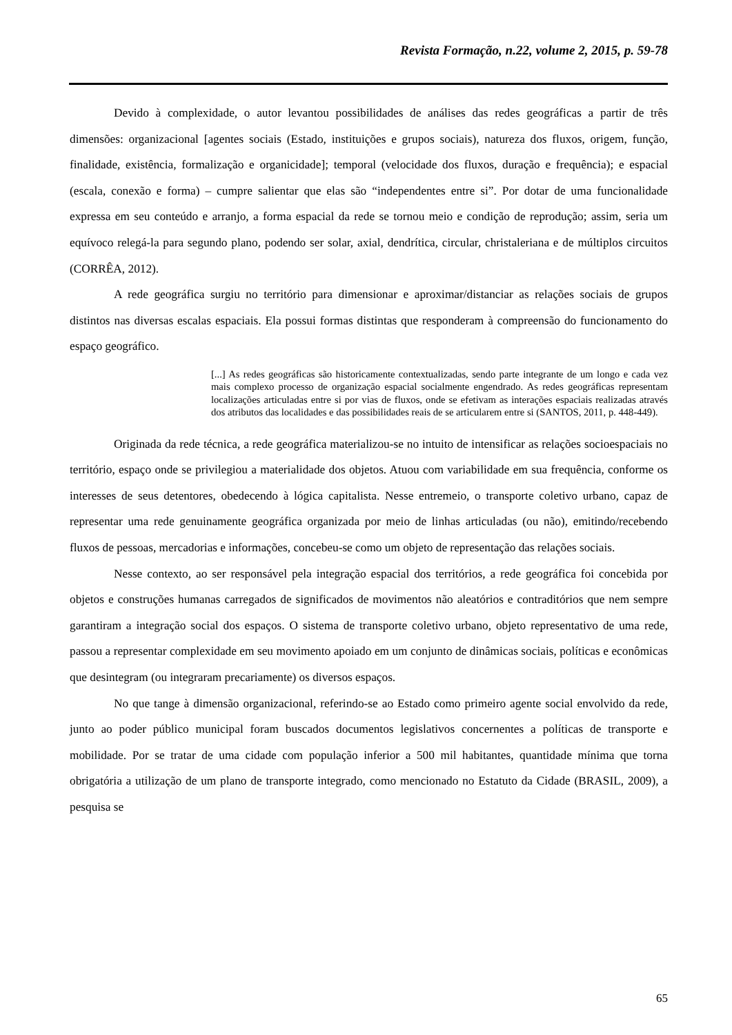Revista Formação, n.22, volume 2, 2015, p. 59-78
Devido à complexidade, o autor levantou possibilidades de análises das redes geográficas a partir de três dimensões: organizacional [agentes sociais (Estado, instituições e grupos sociais), natureza dos fluxos, origem, função, finalidade, existência, formalização e organicidade]; temporal (velocidade dos fluxos, duração e frequência); e espacial (escala, conexão e forma) – cumpre salientar que elas são “independentes entre si”. Por dotar de uma funcionalidade expressa em seu conteúdo e arranjo, a forma espacial da rede se tornou meio e condição de reprodução; assim, seria um equívoco relegá-la para segundo plano, podendo ser solar, axial, dendrítica, circular, christaleriana e de múltiplos circuitos (CORRÊA, 2012).
A rede geográfica surgiu no território para dimensionar e aproximar/distanciar as relações sociais de grupos distintos nas diversas escalas espaciais. Ela possui formas distintas que responderam à compreensão do funcionamento do espaço geográfico.
[...] As redes geográficas são historicamente contextualizadas, sendo parte integrante de um longo e cada vez mais complexo processo de organização espacial socialmente engendrado. As redes geográficas representam localizações articuladas entre si por vias de fluxos, onde se efetivam as interações espaciais realizadas através dos atributos das localidades e das possibilidades reais de se articularem entre si (SANTOS, 2011, p. 448-449).
Originada da rede técnica, a rede geográfica materializou-se no intuito de intensificar as relações socioespaciais no território, espaço onde se privilegiou a materialidade dos objetos. Atuou com variabilidade em sua frequência, conforme os interesses de seus detentores, obedecendo à lógica capitalista. Nesse entremeio, o transporte coletivo urbano, capaz de representar uma rede genuinamente geográfica organizada por meio de linhas articuladas (ou não), emitindo/recebendo fluxos de pessoas, mercadorias e informações, concebeu-se como um objeto de representação das relações sociais.
Nesse contexto, ao ser responsável pela integração espacial dos territórios, a rede geográfica foi concebida por objetos e construções humanas carregados de significados de movimentos não aleatórios e contraditórios que nem sempre garantiram a integração social dos espaços. O sistema de transporte coletivo urbano, objeto representativo de uma rede, passou a representar complexidade em seu movimento apoiado em um conjunto de dinâmicas sociais, políticas e econômicas que desintegram (ou integraram precariamente) os diversos espaços.
No que tange à dimensão organizacional, referindo-se ao Estado como primeiro agente social envolvido da rede, junto ao poder público municipal foram buscados documentos legislativos concernentes a políticas de transporte e mobilidade. Por se tratar de uma cidade com população inferior a 500 mil habitantes, quantidade mínima que torna obrigatória a utilização de um plano de transporte integrado, como mencionado no Estatuto da Cidade (BRASIL, 2009), a pesquisa se
65